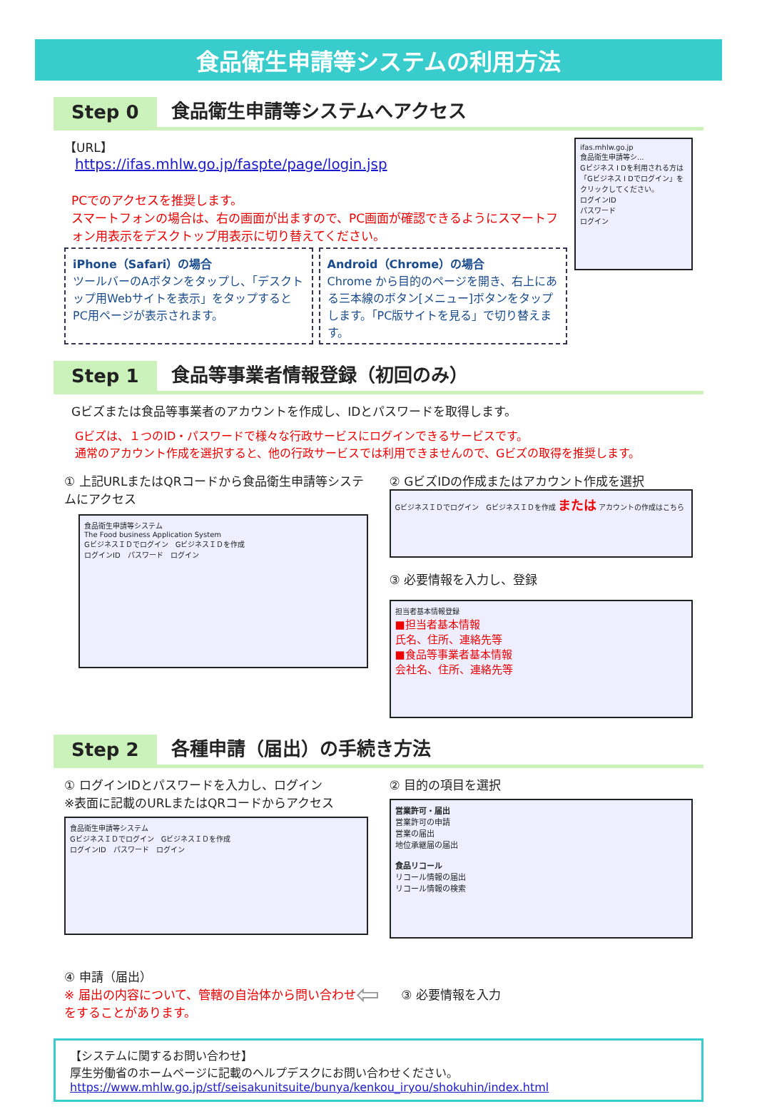食品衛生申請等システムの利用方法
Step 0
食品衛生申請等システムへアクセス
【URL】
https://ifas.mhlw.go.jp/faspte/page/login.jsp
PCでのアクセスを推奨します。
スマートフォンの場合は、右の画面が出ますので、PC画面が確認できるようにスマートフォン用表示をデスクトップ用表示に切り替えてください。
iPhone（Safari）の場合
ツールバーのAボタンをタップし、「デスクトップ用Webサイトを表示」をタップするとPC用ページが表示されます。
Android（Chrome）の場合
Chrome から目的のページを開き、右上にある三本線のボタン[メニュー]ボタンをタップします。「PC版サイトを見る」で切り替えます。
ifas.mhlw.go.jp
食品衛生申請等シ...
Gビジネス I Dを利用される方は「Gビジネス I Dでログイン」をクリックしてください。
ログインID
パスワード
ログイン
Step 1
食品等事業者情報登録（初回のみ）
Gビズまたは食品等事業者のアカウントを作成し、IDとパスワードを取得します。
Gビズは、１つのID・パスワードで様々な行政サービスにログインできるサービスです。
通常のアカウント作成を選択すると、他の行政サービスでは利用できませんので、Gビズの取得を推奨します。
① 上記URLまたはQRコードから食品衛生申請等システムにアクセス
食品衛生申請等システム
The Food business Application System
GビジネスＩＤでログイン　GビジネスＩＤを作成
ログインID　パスワード　ログイン
② GビズIDの作成またはアカウント作成を選択
GビジネスＩＤでログイン　GビジネスＩＤを作成 または アカウントの作成はこちら
③ 必要情報を入力し、登録
担当者基本情報登録
■担当者基本情報
氏名、住所、連絡先等
■食品等事業者基本情報
会社名、住所、連絡先等
Step 2
各種申請（届出）の手続き方法
① ログインIDとパスワードを入力し、ログイン
※表面に記載のURLまたはQRコードからアクセス
食品衛生申請等システム
GビジネスＩＤでログイン　GビジネスＩＤを作成
ログインID　パスワード　ログイン
② 目的の項目を選択
営業許可・届出
営業許可の申請
営業の届出
地位承継届の届出
食品リコール
リコール情報の届出
リコール情報の検索
④ 申請（届出）
※ 届出の内容について、管轄の自治体から問い合わせをすることがあります。
⇦
③ 必要情報を入力
【システムに関するお問い合わせ】
厚生労働省のホームページに記載のヘルプデスクにお問い合わせください。
https://www.mhlw.go.jp/stf/seisakunitsuite/bunya/kenkou_iryou/shokuhin/index.html